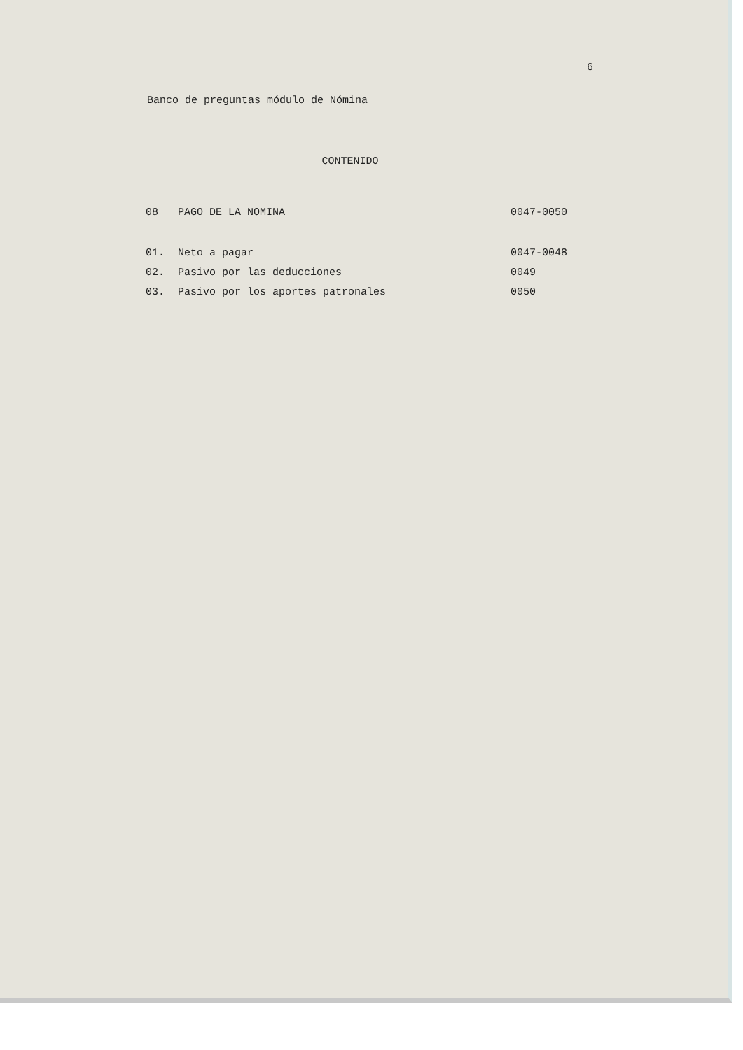6
Banco de preguntas módulo de Nómina
CONTENIDO
| 08 | PAGO DE LA NOMINA | 0047-0050 |
| 01. | Neto a pagar | 0047-0048 |
| 02. | Pasivo por las deducciones | 0049 |
| 03. | Pasivo por los aportes patronales | 0050 |